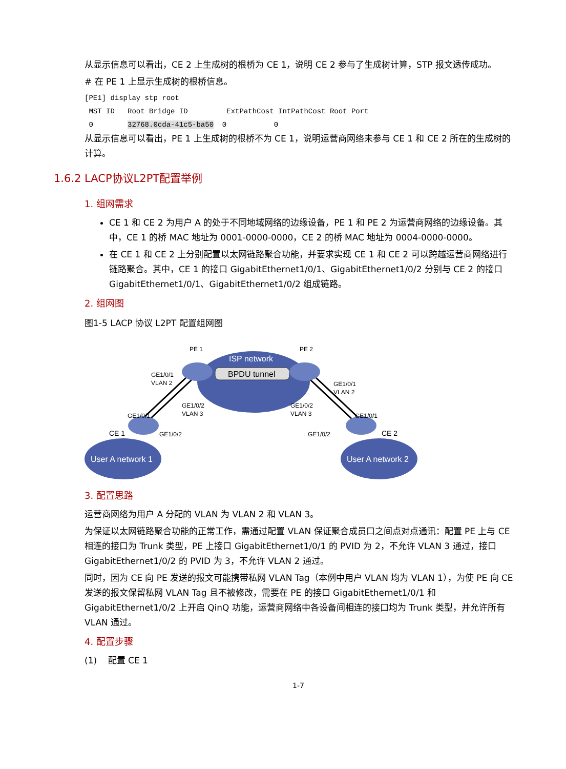从显示信息可以看出，CE 2 上生成树的根桥为 CE 1，说明 CE 2 参与了生成树计算，STP 报文透传成功。
# 在 PE 1 上显示生成树的根桥信息。
[PE1] display stp root
 MST ID   Root Bridge ID         ExtPathCost IntPathCost Root Port
 0        32768.0cda-41c5-ba50  0           0
从显示信息可以看出，PE 1 上生成树的根桥不为 CE 1，说明运营商网络未参与 CE 1 和 CE 2 所在的生成树的计算。
1.6.2 LACP协议L2PT配置举例
1. 组网需求
CE 1 和 CE 2 为用户 A 的处于不同地域网络的边缘设备，PE 1 和 PE 2 为运营商网络的边缘设备。其中，CE 1 的桥 MAC 地址为 0001-0000-0000，CE 2 的桥 MAC 地址为 0004-0000-0000。
在 CE 1 和 CE 2 上分别配置以太网链路聚合功能，并要求实现 CE 1 和 CE 2 可以跨越运营商网络进行链路聚合。其中，CE 1 的接口 GigabitEthernet1/0/1、GigabitEthernet1/0/2 分别与 CE 2 的接口 GigabitEthernet1/0/1、GigabitEthernet1/0/2 组成链路。
2. 组网图
图1-5 LACP 协议 L2PT 配置组网图
ISP network
BPDU tunnel
PE 1
PE 2
GE1/0/1
VLAN 2
GE1/0/2
VLAN 3
GE1/0/2
VLAN 3
GE1/0/1
VLAN 2
GE1/0/1
GE1/0/2
GE1/0/2
GE1/0/1
CE 1
CE 2
User A network 1
User A network 2
3. 配置思路
运营商网络为用户 A 分配的 VLAN 为 VLAN 2 和 VLAN 3。
为保证以太网链路聚合功能的正常工作，需通过配置 VLAN 保证聚合成员口之间点对点通讯：配置 PE 上与 CE 相连的接口为 Trunk 类型，PE 上接口 GigabitEthernet1/0/1 的 PVID 为 2，不允许 VLAN 3 通过，接口 GigabitEthernet1/0/2 的 PVID 为 3，不允许 VLAN 2 通过。
同时，因为 CE 向 PE 发送的报文可能携带私网 VLAN Tag（本例中用户 VLAN 均为 VLAN 1），为使 PE 向 CE 发送的报文保留私网 VLAN Tag 且不被修改，需要在 PE 的接口 GigabitEthernet1/0/1 和 GigabitEthernet1/0/2 上开启 QinQ 功能，运营商网络中各设备间相连的接口均为 Trunk 类型，并允许所有 VLAN 通过。
4. 配置步骤
(1) 配置 CE 1
1-7